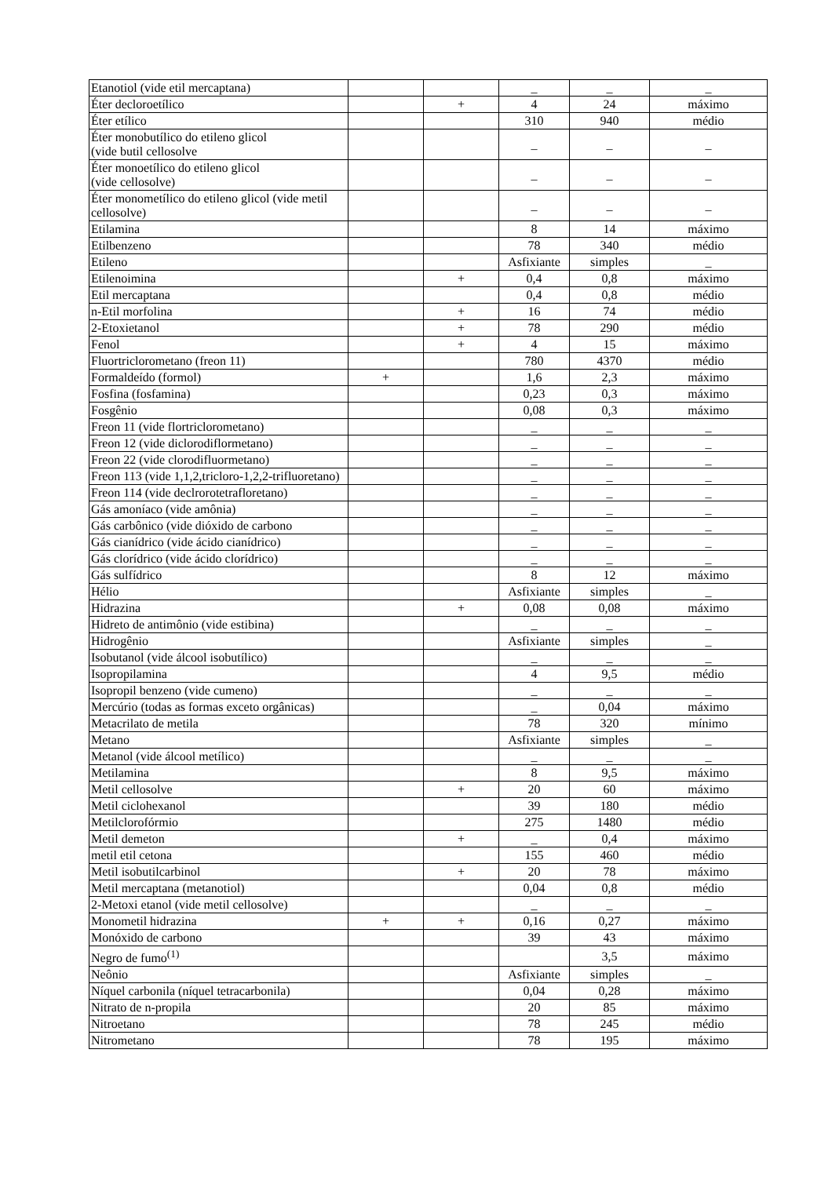| Etanotiol (vide etil mercaptana) | | | _ | _ | _ |
| Éter decloroetílico | | + | 4 | 24 | máximo |
| Éter etílico | | | 310 | 940 | médio |
| Éter monobutílico do etileno glicol (vide butil cellosolve | | | _ | _ | _ |
| Éter monoetílico do etileno glicol (vide cellosolve) | | | _ | _ | _ |
| Éter monometílico do etileno glicol (vide metil cellosolve) | | | _ | _ | _ |
| Etilamina | | | 8 | 14 | máximo |
| Etilbenzeno | | | 78 | 340 | médio |
| Etileno | | | Asfixiante | simples | _ |
| Etilenoimina | | + | 0,4 | 0,8 | máximo |
| Etil mercaptana | | | 0,4 | 0,8 | médio |
| n-Etil morfolina | | + | 16 | 74 | médio |
| 2-Etoxietanol | | + | 78 | 290 | médio |
| Fenol | | + | 4 | 15 | máximo |
| Fluortriclorometano (freon 11) | | | 780 | 4370 | médio |
| Formaldeído (formol) | + | | 1,6 | 2,3 | máximo |
| Fosfina (fosfamina) | | | 0,23 | 0,3 | máximo |
| Fosgênio | | | 0,08 | 0,3 | máximo |
| Freon 11 (vide flortriclorometano) | | | _ | _ | _ |
| Freon 12 (vide diclorodiflormetano) | | | _ | _ | _ |
| Freon 22 (vide clorodifluormetano) | | | _ | _ | _ |
| Freon 113 (vide 1,1,2,tricloro-1,2,2-trifluoretano) | | | _ | _ | _ |
| Freon 114 (vide declrorotetrafloretano) | | | _ | _ | _ |
| Gás amoníaco (vide amônia) | | | _ | _ | _ |
| Gás carbônico (vide dióxido de carbono | | | _ | _ | _ |
| Gás cianídrico (vide ácido cianídrico) | | | _ | _ | _ |
| Gás clorídrico (vide ácido clorídrico) | | | _ | _ | _ |
| Gás sulfídrico | | | 8 | 12 | máximo |
| Hélio | | | Asfixiante | simples | _ |
| Hidrazina | | + | 0,08 | 0,08 | máximo |
| Hidreto de antimônio (vide estibina) | | | _ | _ | _ |
| Hidrogênio | | | Asfixiante | simples | _ |
| Isobutanol (vide álcool isobutílico) | | | _ | _ | _ |
| Isopropilamina | | | 4 | 9,5 | médio |
| Isopropil benzeno (vide cumeno) | | | _ | _ | _ |
| Mercúrio (todas as formas exceto orgânicas) | | | _ | 0,04 | máximo |
| Metacrilato de metila | | | 78 | 320 | mínimo |
| Metano | | | Asfixiante | simples | _ |
| Metanol (vide álcool metílico) | | | _ | _ | _ |
| Metilamina | | | 8 | 9,5 | máximo |
| Metil cellosolve | | + | 20 | 60 | máximo |
| Metil ciclohexanol | | | 39 | 180 | médio |
| Metilclorofórmio | | | 275 | 1480 | médio |
| Metil demeton | | + | _ | 0,4 | máximo |
| metil etil cetona | | | 155 | 460 | médio |
| Metil isobutilcarbinol | | + | 20 | 78 | máximo |
| Metil mercaptana (metanotiol) | | | 0,04 | 0,8 | médio |
| 2-Metoxi etanol (vide metil cellosolve) | | | _ | _ | _ |
| Monometil hidrazina | + | + | 0,16 | 0,27 | máximo |
| Monóxido de carbono | | | 39 | 43 | máximo |
| Negro de fumo<sup>(1)</sup> | | | | 3,5 | máximo |
| Neônio | | | Asfixiante | simples | _ |
| Níquel carbonila (níquel tetracarbonila) | | | 0,04 | 0,28 | máximo |
| Nitrato de n-propila | | | 20 | 85 | máximo |
| Nitroetano | | | 78 | 245 | médio |
| Nitrometano | | | 78 | 195 | máximo |